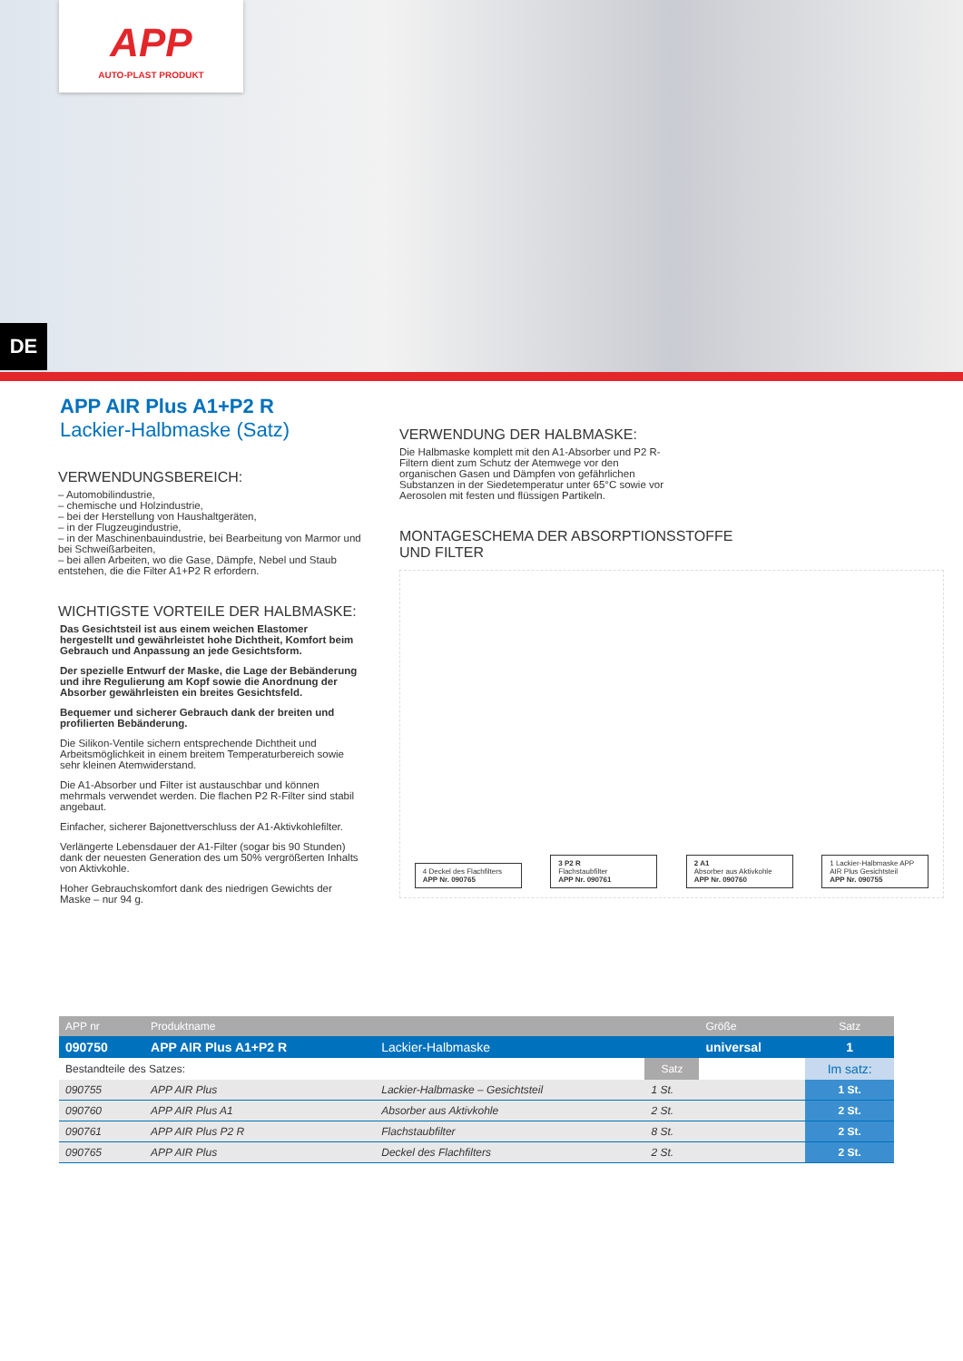APP
AUTO-PLAST PRODUKT
DE
APP AIR Plus A1+P2 R
Lackier-Halbmaske (Satz)
VERWENDUNGSBEREICH:
– Automobilindustrie,
– chemische und Holzindustrie,
– bei der Herstellung von Haushaltgeräten,
– in der Flugzeugindustrie,
– in der Maschinenbauindustrie, bei Bearbeitung von Marmor und bei Schweißarbeiten,
– bei allen Arbeiten, wo die Gase, Dämpfe, Nebel und Staub entstehen, die die Filter A1+P2 R erfordern.
WICHTIGSTE VORTEILE DER HALBMASKE:
Das Gesichtsteil ist aus einem weichen Elastomer hergestellt und gewährleistet hohe Dichtheit, Komfort beim Gebrauch und Anpassung an jede Gesichtsform.
Der spezielle Entwurf der Maske, die Lage der Bebänderung und ihre Regulierung am Kopf sowie die Anordnung der Absorber gewährleisten ein breites Gesichtsfeld.
Bequemer und sicherer Gebrauch dank der breiten und profilierten Bebänderung.
Die Silikon-Ventile sichern entsprechende Dichtheit und Arbeitsmöglichkeit in einem breitem Temperaturbereich sowie sehr kleinen Atemwiderstand.
Die A1-Absorber und Filter ist austauschbar und können mehrmals verwendet werden. Die flachen P2 R-Filter sind stabil angebaut.
Einfacher, sicherer Bajonettverschluss der A1-Aktivkohlefilter.
Verlängerte Lebensdauer der A1-Filter (sogar bis 90 Stunden) dank der neuesten Generation des um 50% vergrößerten Inhalts von Aktivkohle.
Hoher Gebrauchskomfort dank des niedrigen Gewichts der Maske – nur 94 g.
VERWENDUNG DER HALBMASKE:
Die Halbmaske komplett mit den A1-Absorber und P2 R-Filtern dient zum Schutz der Atemwege vor den organischen Gasen und Dämpfen von gefährlichen Substanzen in der Siedetemperatur unter 65°C sowie vor Aerosolen mit festen und flüssigen Partikeln.
MONTAGESCHEMA DER ABSORPTIONSSTOFFE
UND FILTER
4 Deckel des Flachfilters
APP Nr. 090765
3 P2 R
Flachstaubfilter
APP Nr. 090761
2 A1
Absorber aus Aktivkohle
APP Nr. 090760
1 Lackier-Halbmaske APP AIR Plus Gesichtsteil
APP Nr. 090755
| APP nr | Produktname | | | Größe | Satz |
| --- | --- | --- | --- | --- | --- |
| 090750 | APP AIR Plus A1+P2 R | Lackier-Halbmaske | | universal | 1 |
| Bestandteile des Satzes: | | | Satz | | Im satz: |
| 090755 | APP AIR Plus | Lackier-Halbmaske – Gesichtsteil | 1 St. | | 1 St. |
| 090760 | APP AIR Plus A1 | Absorber aus Aktivkohle | 2 St. | | 2 St. |
| 090761 | APP AIR Plus P2 R | Flachstaubfilter | 8 St. | | 2 St. |
| 090765 | APP AIR Plus | Deckel des Flachfilters | 2 St. | | 2 St. |